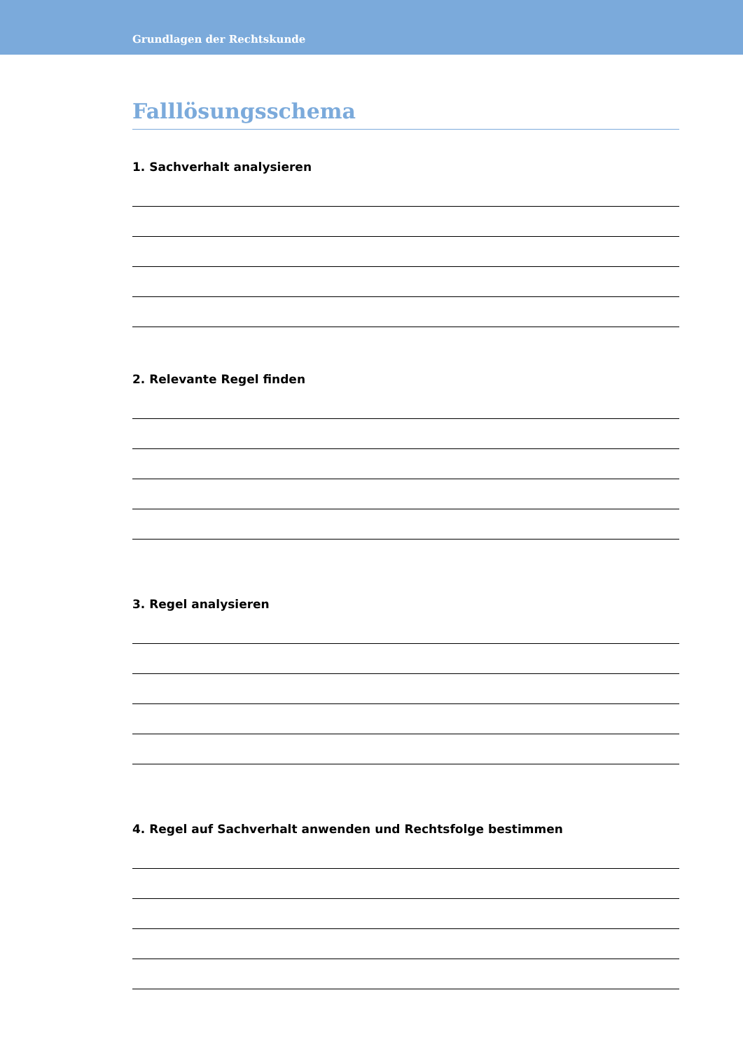Grundlagen der Rechtskunde
Falllösungsschema
1. Sachverhalt analysieren
2. Relevante Regel finden
3. Regel analysieren
4. Regel auf Sachverhalt anwenden und Rechtsfolge bestimmen